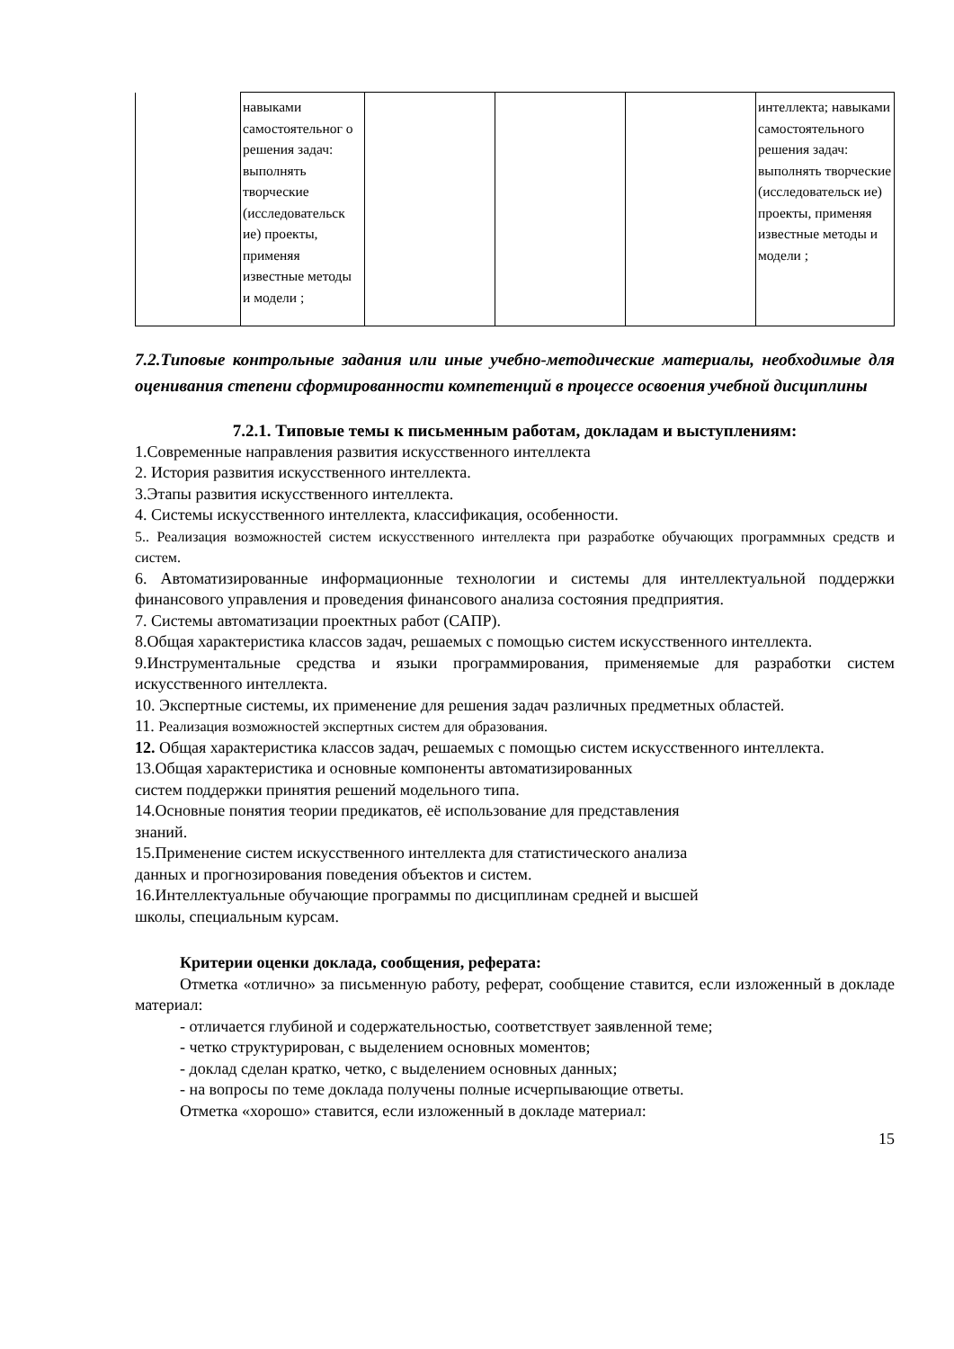| | навыками самостоятельног о решения задач: выполнять творческие (исследовательск ие) проекты, применяя известные методы и модели ; | | | | интеллекта; навыками самостоятельного решения задач: выполнять творческие (исследовательск ие) проекты, применяя известные методы и модели ; |
7.2.Типовые контрольные задания или иные учебно-методические материалы, необходимые для оценивания степени сформированности компетенций в процессе освоения учебной дисциплины
7.2.1. Типовые темы к письменным работам, докладам и выступлениям:
1.Современные направления развития искусственного интеллекта
2. История развития искусственного интеллекта.
3.Этапы развития искусственного интеллекта.
4. Системы искусственного интеллекта, классификация, особенности.
5.. Реализация возможностей систем искусственного интеллекта при разработке обучающих программных средств и систем.
6. Автоматизированные информационные технологии и системы для интеллектуальной поддержки финансового управления и проведения финансового анализа состояния предприятия.
7. Системы автоматизации проектных работ (САПР).
8.Общая характеристика классов задач, решаемых с помощью систем искусственного интеллекта.
9.Инструментальные средства и языки программирования, применяемые для разработки систем искусственного интеллекта.
10. Экспертные системы, их применение для решения задач различных предметных областей.
11. Реализация возможностей экспертных систем для образования.
12. Общая характеристика классов задач, решаемых с помощью систем искусственного интеллекта.
13.Общая характеристика и основные компоненты автоматизированных
систем поддержки принятия решений модельного типа.
14.Основные понятия теории предикатов, её использование для представления
знаний.
15.Применение систем искусственного интеллекта для статистического анализа
данных и прогнозирования поведения объектов и систем.
16.Интеллектуальные обучающие программы по дисциплинам средней и высшей
школы, специальным курсам.
Критерии оценки доклада, сообщения, реферата:
Отметка «отлично» за письменную работу, реферат, сообщение ставится, если изложенный в докладе материал:
- отличается глубиной и содержательностью, соответствует заявленной теме;
- четко структурирован, с выделением основных моментов;
- доклад сделан кратко, четко, с выделением основных данных;
- на вопросы по теме доклада получены полные исчерпывающие ответы.
Отметка «хорошо» ставится, если изложенный в докладе материал:
15